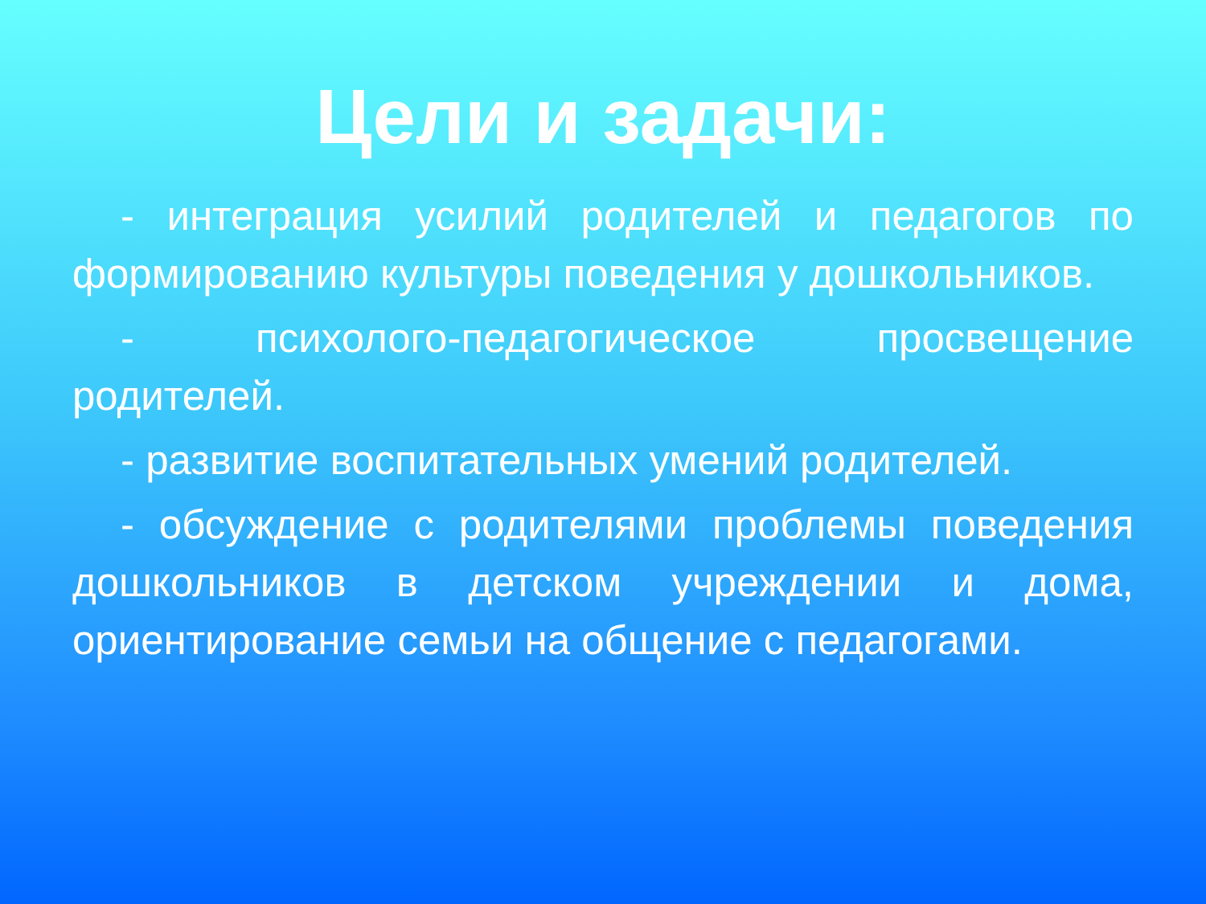Цели и задачи:
- интеграция усилий родителей и педагогов по формированию культуры поведения у дошкольников.
- психолого-педагогическое просвещение родителей.
- развитие воспитательных умений родителей.
- обсуждение с родителями проблемы поведения дошкольников в детском учреждении и дома, ориентирование семьи на общение с педагогами.